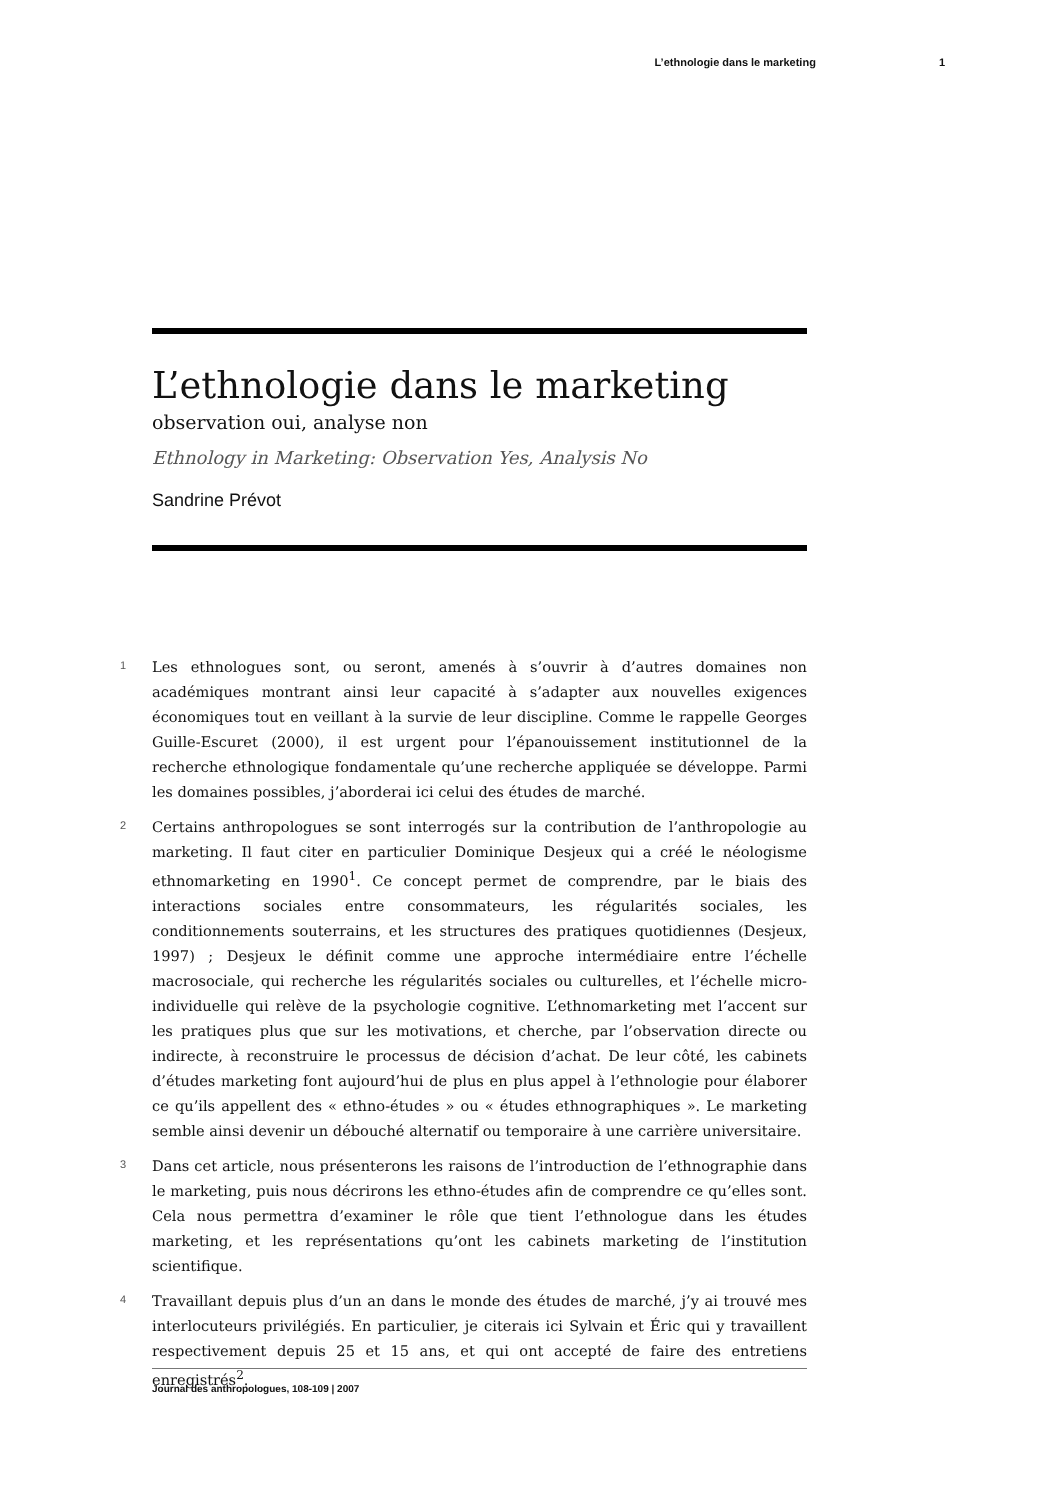L’ethnologie dans le marketing 1
L’ethnologie dans le marketing
observation oui, analyse non
Ethnology in Marketing: Observation Yes, Analysis No
Sandrine Prévot
1
Les ethnologues sont, ou seront, amenés à s’ouvrir à d’autres domaines non académiques montrant ainsi leur capacité à s’adapter aux nouvelles exigences économiques tout en veillant à la survie de leur discipline. Comme le rappelle Georges Guille-Escuret (2000), il est urgent pour l’épanouissement institutionnel de la recherche ethnologique fondamentale qu’une recherche appliquée se développe. Parmi les domaines possibles, j’aborderai ici celui des études de marché.
2
Certains anthropologues se sont interrogés sur la contribution de l’anthropologie au marketing. Il faut citer en particulier Dominique Desjeux qui a créé le néologisme ethnomarketing en 1990<sup>1</sup>. Ce concept permet de comprendre, par le biais des interactions sociales entre consommateurs, les régularités sociales, les conditionnements souterrains, et les structures des pratiques quotidiennes (Desjeux, 1997) ; Desjeux le définit comme une approche intermédiaire entre l’échelle macrosociale, qui recherche les régularités sociales ou culturelles, et l’échelle micro-individuelle qui relève de la psychologie cognitive. L’ethnomarketing met l’accent sur les pratiques plus que sur les motivations, et cherche, par l’observation directe ou indirecte, à reconstruire le processus de décision d’achat. De leur côté, les cabinets d’études marketing font aujourd’hui de plus en plus appel à l’ethnologie pour élaborer ce qu’ils appellent des « ethno-études » ou « études ethnographiques ». Le marketing semble ainsi devenir un débouché alternatif ou temporaire à une carrière universitaire.
3
Dans cet article, nous présenterons les raisons de l’introduction de l’ethnographie dans le marketing, puis nous décrirons les ethno-études afin de comprendre ce qu’elles sont. Cela nous permettra d’examiner le rôle que tient l’ethnologue dans les études marketing, et les représentations qu’ont les cabinets marketing de l’institution scientifique.
4
Travaillant depuis plus d’un an dans le monde des études de marché, j’y ai trouvé mes interlocuteurs privilégiés. En particulier, je citerais ici Sylvain et Éric qui y travaillent respectivement depuis 25 et 15 ans, et qui ont accepté de faire des entretiens enregistrés<sup>2</sup>.
Journal des anthropologues, 108-109 | 2007